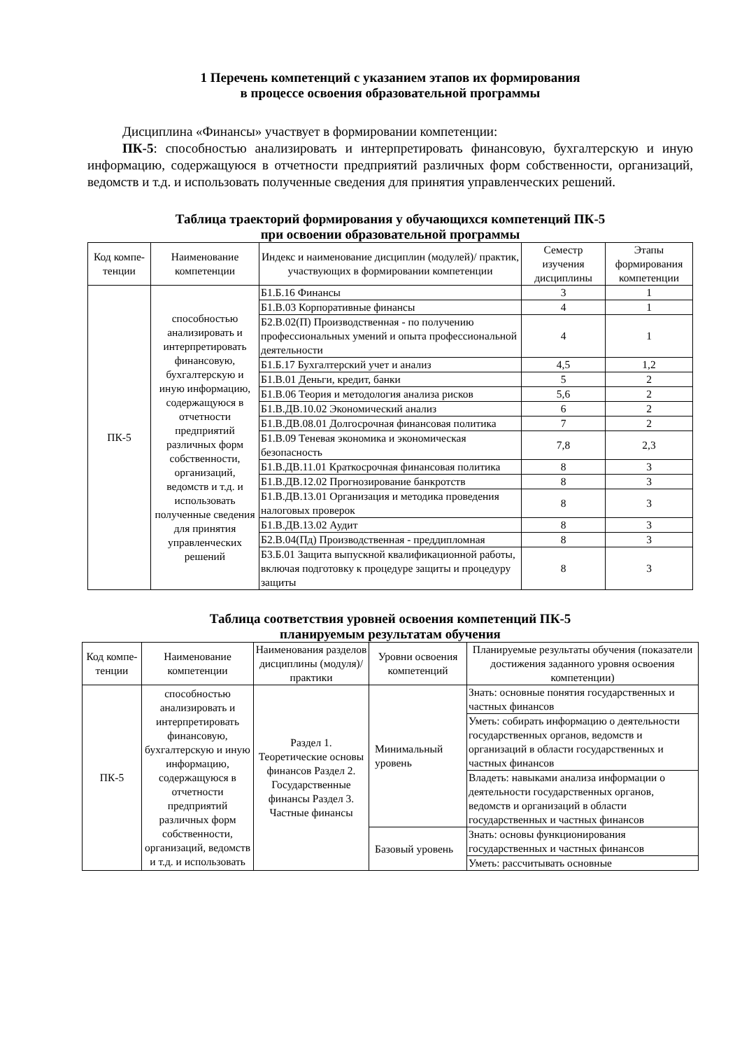1 Перечень компетенций с указанием этапов их формирования
в процессе освоения образовательной программы
Дисциплина «Финансы» участвует в формировании компетенции:
ПК-5: способностью анализировать и интерпретировать финансовую, бухгалтерскую и иную информацию, содержащуюся в отчетности предприятий различных форм собственности, организаций, ведомств и т.д. и использовать полученные сведения для принятия управленческих решений.
Таблица траекторий формирования у обучающихся компетенций ПК-5
при освоении образовательной программы
| Код компе-тенции | Наименование компетенции | Индекс и наименование дисциплин (модулей)/ практик, участвующих в формировании компетенции | Семестр изучения дисциплины | Этапы формирования компетенции |
| --- | --- | --- | --- | --- |
| ПК-5 | способностью анализировать и интерпретировать финансовую, бухгалтерскую и иную информацию, содержащуюся в отчетности предприятий различных форм собственности, организаций, ведомств и т.д. и использовать полученные сведения для принятия управленческих решений | Б1.Б.16 Финансы | 3 | 1 |
| | | Б1.В.03 Корпоративные финансы | 4 | 1 |
| | | Б2.В.02(П) Производственная - по получению профессиональных умений и опыта профессиональной деятельности | 4 | 1 |
| | | Б1.Б.17 Бухгалтерский учет и анализ | 4,5 | 1,2 |
| | | Б1.В.01 Деньги, кредит, банки | 5 | 2 |
| | | Б1.В.06 Теория и методология анализа рисков | 5,6 | 2 |
| | | Б1.В.ДВ.10.02 Экономический анализ | 6 | 2 |
| | | Б1.В.ДВ.08.01 Долгосрочная финансовая политика | 7 | 2 |
| | | Б1.В.09 Теневая экономика и экономическая безопасность | 7,8 | 2,3 |
| | | Б1.В.ДВ.11.01 Краткосрочная финансовая политика | 8 | 3 |
| | | Б1.В.ДВ.12.02 Прогнозирование банкротств | 8 | 3 |
| | | Б1.В.ДВ.13.01 Организация и методика проведения налоговых проверок | 8 | 3 |
| | | Б1.В.ДВ.13.02 Аудит | 8 | 3 |
| | | Б2.В.04(Пд) Производственная - преддипломная | 8 | 3 |
| | | Б3.Б.01 Защита выпускной квалификационной работы, включая подготовку к процедуре защиты и процедуру защиты | 8 | 3 |
Таблица соответствия уровней освоения компетенций ПК-5
планируемым результатам обучения
| Код компе-тенции | Наименование компетенции | Наименования разделов дисциплины (модуля)/практики | Уровни освоения компетенций | Планируемые результаты обучения (показатели достижения заданного уровня освоения компетенции) |
| --- | --- | --- | --- | --- |
| ПК-5 | способностью анализировать и интерпретировать финансовую, бухгалтерскую и иную информацию, содержащуюся в отчетности предприятий различных форм собственности, организаций, ведомств и т.д. и использовать | Раздел 1. Теоретические основы финансов Раздел 2. Государственные финансы Раздел 3. Частные финансы | Минимальный уровень | Знать: основные понятия государственных и частных финансов |
| | | | | Уметь: собирать информацию о деятельности государственных органов, ведомств и организаций в области государственных и частных финансов |
| | | | | Владеть: навыками анализа информации о деятельности государственных органов, ведомств и организаций в области государственных и частных финансов |
| | | | Базовый уровень | Знать: основы функционирования государственных и частных финансов |
| | | | | Уметь: рассчитывать основные |